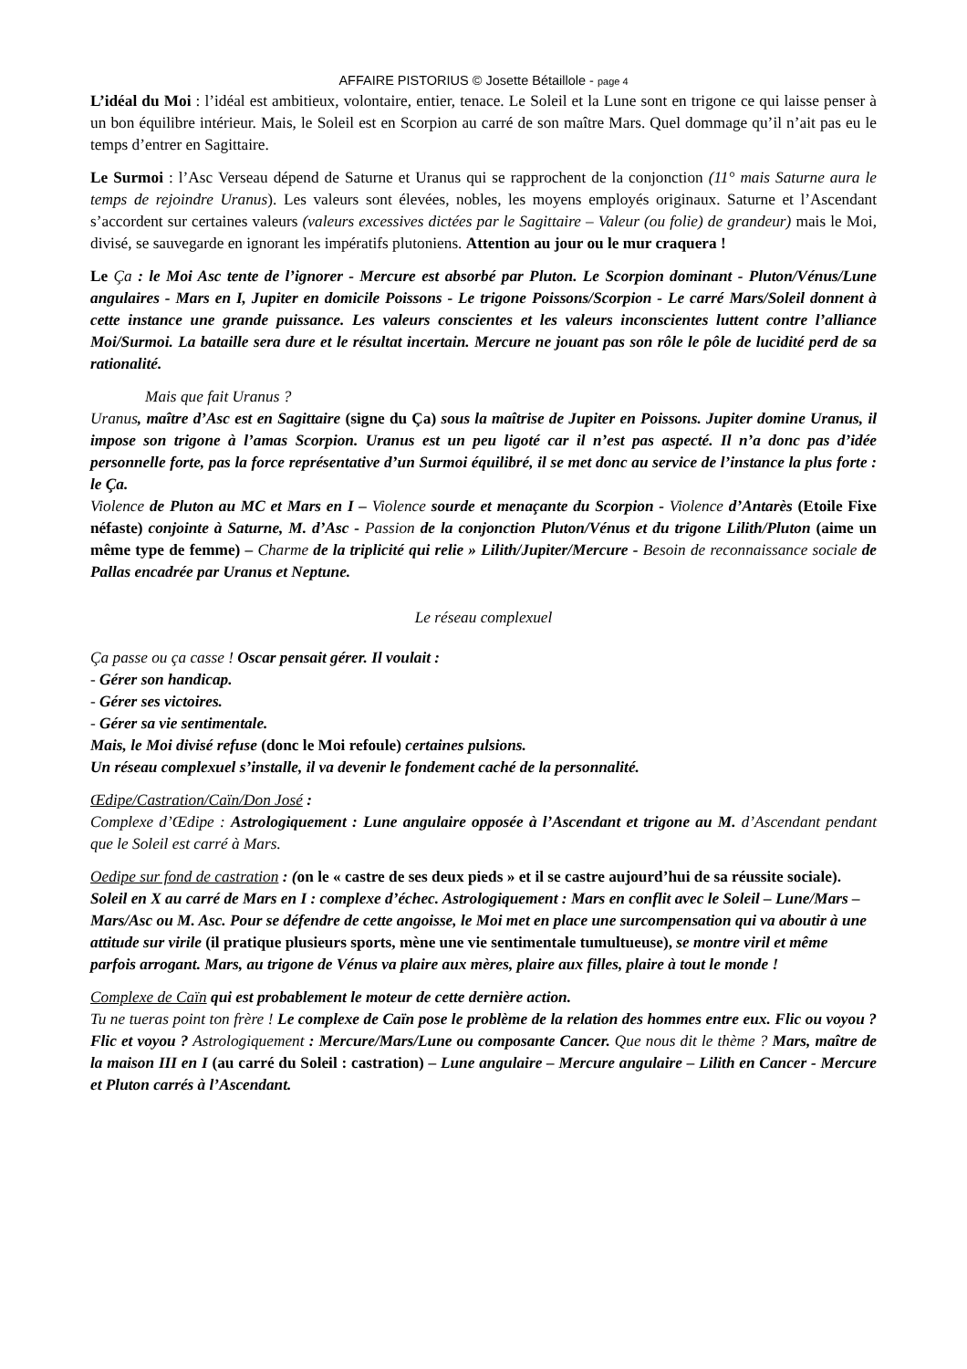AFFAIRE PISTORIUS © Josette Bétaillole - page 4
L’idéal du Moi : l’idéal est ambitieux, volontaire, entier, tenace. Le Soleil et la Lune sont en trigone ce qui laisse penser à un bon équilibre intérieur. Mais, le Soleil est en Scorpion au carré de son maître Mars. Quel dommage qu’il n’ait pas eu le temps d’entrer en Sagittaire.
Le Surmoi : l’Asc Verseau dépend de Saturne et Uranus qui se rapprochent de la conjonction (11° mais Saturne aura le temps de rejoindre Uranus). Les valeurs sont élevées, nobles, les moyens employés originaux. Saturne et l’Ascendant s’accordent sur certaines valeurs (valeurs excessives dictées par le Sagittaire – Valeur (ou folie) de grandeur) mais le Moi, divisé, se sauvegarde en ignorant les impératifs plutoniens. Attention au jour ou le mur craquera !
Le Ça : le Moi Asc tente de l’ignorer - Mercure est absorbé par Pluton. Le Scorpion dominant - Pluton/Vénus/Lune angulaires - Mars en I, Jupiter en domicile Poissons - Le trigone Poissons/Scorpion - Le carré Mars/Soleil donnent à cette instance une grande puissance. Les valeurs conscientes et les valeurs inconscientes luttent contre l’alliance Moi/Surmoi. La bataille sera dure et le résultat incertain. Mercure ne jouant pas son rôle le pôle de lucidité perd de sa rationalité.
Mais que fait Uranus ?
Uranus, maître d’Asc est en Sagittaire (signe du Ça) sous la maîtrise de Jupiter en Poissons. Jupiter domine Uranus, il impose son trigone à l’amas Scorpion. Uranus est un peu ligoté car il n’est pas aspecté. Il n’a donc pas d’idée personnelle forte, pas la force représentative d’un Surmoi équilibré, il se met donc au service de l’instance la plus forte : le Ça.
Violence de Pluton au MC et Mars en I – Violence sourde et menaçante du Scorpion - Violence d’Antarès (Etoile Fixe néfaste) conjointe à Saturne, M. d’Asc - Passion de la conjonction Pluton/Vénus et du trigone Lilith/Pluton (aime un même type de femme) – Charme de la triplicité qui relie » Lilith/Jupiter/Mercure - Besoin de reconnaissance sociale de Pallas encadrée par Uranus et Neptune.
Le réseau complexuel
Ça passe ou ça casse ! Oscar pensait gérer. Il voulait :
- Gérer son handicap.
- Gérer ses victoires.
- Gérer sa vie sentimentale.
Mais, le Moi divisé refuse (donc le Moi refoule) certaines pulsions.
Un réseau complexuel s’installe, il va devenir le fondement caché de la personnalité.
Œdipe/Castration/Caïn/Don José :
Complexe d’Œdipe : Astrologiquement : Lune angulaire opposée à l’Ascendant et trigone au M. d’Ascendant pendant que le Soleil est carré à Mars.
Oedipe sur fond de castration : (on le « castre de ses deux pieds » et il se castre aujourd’hui de sa réussite sociale).
Soleil en X au carré de Mars en I : complexe d’échec. Astrologiquement : Mars en conflit avec le Soleil – Lune/Mars – Mars/Asc ou M. Asc. Pour se défendre de cette angoisse, le Moi met en place une surcompensation qui va aboutir à une attitude sur virile (il pratique plusieurs sports, mène une vie sentimentale tumultueuse), se montre viril et même parfois arrogant. Mars, au trigone de Vénus va plaire aux mères, plaire aux filles, plaire à tout le monde !
Complexe de Caïn qui est probablement le moteur de cette dernière action.
Tu ne tueras point ton frère ! Le complexe de Caïn pose le problème de la relation des hommes entre eux. Flic ou voyou ? Flic et voyou ? Astrologiquement : Mercure/Mars/Lune ou composante Cancer. Que nous dit le thème ? Mars, maître de la maison III en I (au carré du Soleil : castration) – Lune angulaire – Mercure angulaire – Lilith en Cancer - Mercure et Pluton carrés à l’Ascendant.